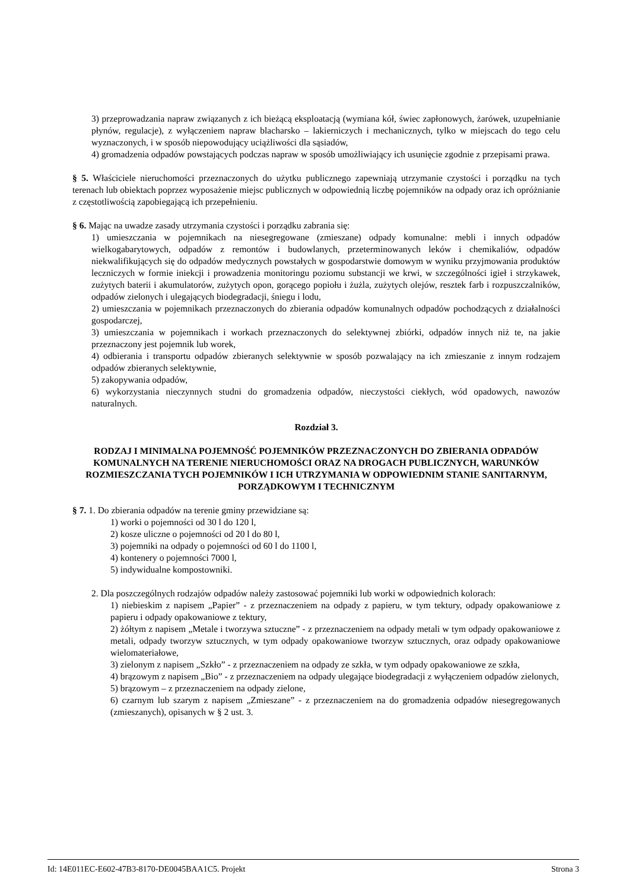3) przeprowadzania napraw związanych z ich bieżącą eksploatacją (wymiana kół, świec zapłonowych, żarówek, uzupełnianie płynów, regulacje), z wyłączeniem napraw blacharsko – lakierniczych i mechanicznych, tylko w miejscach do tego celu wyznaczonych, i w sposób niepowodujący uciążliwości dla sąsiadów,
4) gromadzenia odpadów powstających podczas napraw w sposób umożliwiający ich usunięcie zgodnie z przepisami prawa.
§ 5. Właściciele nieruchomości przeznaczonych do użytku publicznego zapewniają utrzymanie czystości i porządku na tych terenach lub obiektach poprzez wyposażenie miejsc publicznych w odpowiednią liczbę pojemników na odpady oraz ich opróżnianie z częstotliwością zapobiegającą ich przepełnieniu.
§ 6. Mając na uwadze zasady utrzymania czystości i porządku zabrania się:
1) umieszczania w pojemnikach na niesegregowane (zmieszane) odpady komunalne: mebli i innych odpadów wielkogabarytowych, odpadów z remontów i budowlanych, przeterminowanych leków i chemikaliów, odpadów niekwalifikujących się do odpadów medycznych powstałych w gospodarstwie domowym w wyniku przyjmowania produktów leczniczych w formie iniekcji i prowadzenia monitoringu poziomu substancji we krwi, w szczególności igieł i strzykawek, zużytych baterii i akumulatorów, zużytych opon, gorącego popiołu i żużla, zużytych olejów, resztek farb i rozpuszczalników, odpadów zielonych i ulegających biodegradacji, śniegu i lodu,
2) umieszczania w pojemnikach przeznaczonych do zbierania odpadów komunalnych odpadów pochodzących z działalności gospodarczej,
3) umieszczania w pojemnikach i workach przeznaczonych do selektywnej zbiórki, odpadów innych niż te, na jakie przeznaczony jest pojemnik lub worek,
4) odbierania i transportu odpadów zbieranych selektywnie w sposób pozwalający na ich zmieszanie z innym rodzajem odpadów zbieranych selektywnie,
5) zakopywania odpadów,
6) wykorzystania nieczynnych studni do gromadzenia odpadów, nieczystości ciekłych, wód opadowych, nawozów naturalnych.
Rozdział 3.
RODZAJ I MINIMALNA POJEMNOŚĆ POJEMNIKÓW PRZEZNACZONYCH DO ZBIERANIA ODPADÓW KOMUNALNYCH NA TERENIE NIERUCHOMOŚCI ORAZ NA DROGACH PUBLICZNYCH, WARUNKÓW ROZMIESZCZANIA TYCH POJEMNIKÓW I ICH UTRZYMANIA W ODPOWIEDNIM STANIE SANITARNYM, PORZĄDKOWYM I TECHNICZNYM
§ 7. 1. Do zbierania odpadów na terenie gminy przewidziane są:
1) worki o pojemności od 30 l do 120 l,
2) kosze uliczne o pojemności od 20 l do 80 l,
3) pojemniki na odpady o pojemności od 60 l do 1100 l,
4) kontenery o pojemności 7000 l,
5) indywidualne kompostowniki.
2. Dla poszczególnych rodzajów odpadów należy zastosować pojemniki lub worki w odpowiednich kolorach:
1) niebieskim z napisem „Papier” - z przeznaczeniem na odpady z papieru, w tym tektury, odpady opakowaniowe z papieru i odpady opakowaniowe z tektury,
2) żółtym z napisem „Metale i tworzywa sztuczne” - z przeznaczeniem na odpady metali w tym odpady opakowaniowe z metali, odpady tworzyw sztucznych, w tym odpady opakowaniowe tworzyw sztucznych, oraz odpady opakowaniowe wielomateriałowe,
3) zielonym z napisem „Szkło” - z przeznaczeniem na odpady ze szkła, w tym odpady opakowaniowe ze szkła,
4) brązowym z napisem „Bio” - z przeznaczeniem na odpady ulegające biodegradacji z wyłączeniem odpadów zielonych,
5) brązowym – z przeznaczeniem na odpady zielone,
6) czarnym lub szarym z napisem „Zmieszane” - z przeznaczeniem na do gromadzenia odpadów niesegregowanych (zmieszanych), opisanych w § 2 ust. 3.
Id: 14E011EC-E602-47B3-8170-DE0045BAA1C5. Projekt Strona 3